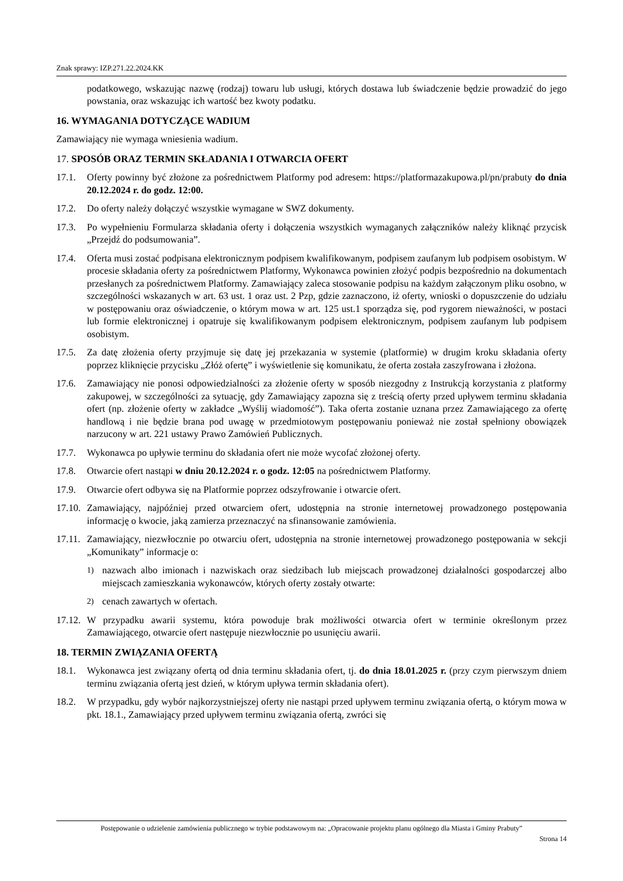Znak sprawy: IZP.271.22.2024.KK
podatkowego, wskazując nazwę (rodzaj) towaru lub usługi, których dostawa lub świadczenie będzie prowadzić do jego powstania, oraz wskazując ich wartość bez kwoty podatku.
16. WYMAGANIA DOTYCZĄCE WADIUM
Zamawiający nie wymaga wniesienia wadium.
17. SPOSÓB ORAZ TERMIN SKŁADANIA I OTWARCIA OFERT
17.1. Oferty powinny być złożone za pośrednictwem Platformy pod adresem: https://platformazakupowa.pl/pn/prabuty do dnia 20.12.2024 r. do godz. 12:00.
17.2. Do oferty należy dołączyć wszystkie wymagane w SWZ dokumenty.
17.3. Po wypełnieniu Formularza składania oferty i dołączenia wszystkich wymaganych załączników należy kliknąć przycisk „Przejdź do podsumowania”.
17.4. Oferta musi zostać podpisana elektronicznym podpisem kwalifikowanym, podpisem zaufanym lub podpisem osobistym. W procesie składania oferty za pośrednictwem Platformy, Wykonawca powinien złożyć podpis bezpośrednio na dokumentach przesłanych za pośrednictwem Platformy. Zamawiający zaleca stosowanie podpisu na każdym załączonym pliku osobno, w szczególności wskazanych w art. 63 ust. 1 oraz ust. 2 Pzp, gdzie zaznaczono, iż oferty, wnioski o dopuszczenie do udziału w postępowaniu oraz oświadczenie, o którym mowa w art. 125 ust.1 sporządza się, pod rygorem nieważności, w postaci lub formie elektronicznej i opatruje się kwalifikowanym podpisem elektronicznym, podpisem zaufanym lub podpisem osobistym.
17.5. Za datę złożenia oferty przyjmuje się datę jej przekazania w systemie (platformie) w drugim kroku składania oferty poprzez kliknięcie przycisku „Złóż ofertę” i wyświetlenie się komunikatu, że oferta została zaszyfrowana i złożona.
17.6. Zamawiający nie ponosi odpowiedzialności za złożenie oferty w sposób niezgodny z Instrukcją korzystania z platformy zakupowej, w szczególności za sytuację, gdy Zamawiający zapozna się z treścią oferty przed upływem terminu składania ofert (np. złożenie oferty w zakładce „Wyślij wiadomość”). Taka oferta zostanie uznana przez Zamawiającego za ofertę handlową i nie będzie brana pod uwagę w przedmiotowym postępowaniu ponieważ nie został spełniony obowiązek narzucony w art. 221 ustawy Prawo Zamówień Publicznych.
17.7. Wykonawca po upływie terminu do składania ofert nie może wycofać złożonej oferty.
17.8. Otwarcie ofert nastąpi w dniu 20.12.2024 r. o godz. 12:05 na pośrednictwem Platformy.
17.9. Otwarcie ofert odbywa się na Platformie poprzez odszyfrowanie i otwarcie ofert.
17.10. Zamawiający, najpóźniej przed otwarciem ofert, udostępnia na stronie internetowej prowadzonego postępowania informację o kwocie, jaką zamierza przeznaczyć na sfinansowanie zamówienia.
17.11. Zamawiający, niezwłocznie po otwarciu ofert, udostępnia na stronie internetowej prowadzonego postępowania w sekcji „Komunikaty” informacje o:
1) nazwach albo imionach i nazwiskach oraz siedzibach lub miejscach prowadzonej działalności gospodarczej albo miejscach zamieszkania wykonawców, których oferty zostały otwarte:
2) cenach zawartych w ofertach.
17.12. W przypadku awarii systemu, która powoduje brak możliwości otwarcia ofert w terminie określonym przez Zamawiającego, otwarcie ofert następuje niezwłocznie po usunięciu awarii.
18. TERMIN ZWIĄZANIA OFERTĄ
18.1. Wykonawca jest związany ofertą od dnia terminu składania ofert, tj. do dnia 18.01.2025 r. (przy czym pierwszym dniem terminu związania ofertą jest dzień, w którym upływa termin składania ofert).
18.2. W przypadku, gdy wybór najkorzystniejszej oferty nie nastąpi przed upływem terminu związania ofertą, o którym mowa w pkt. 18.1., Zamawiający przed upływem terminu związania ofertą, zwróci się
Postępowanie o udzielenie zamówienia publicznego w trybie podstawowym na: „Opracowanie projektu planu ogólnego dla Miasta i Gminy Prabuty”
Strona 14